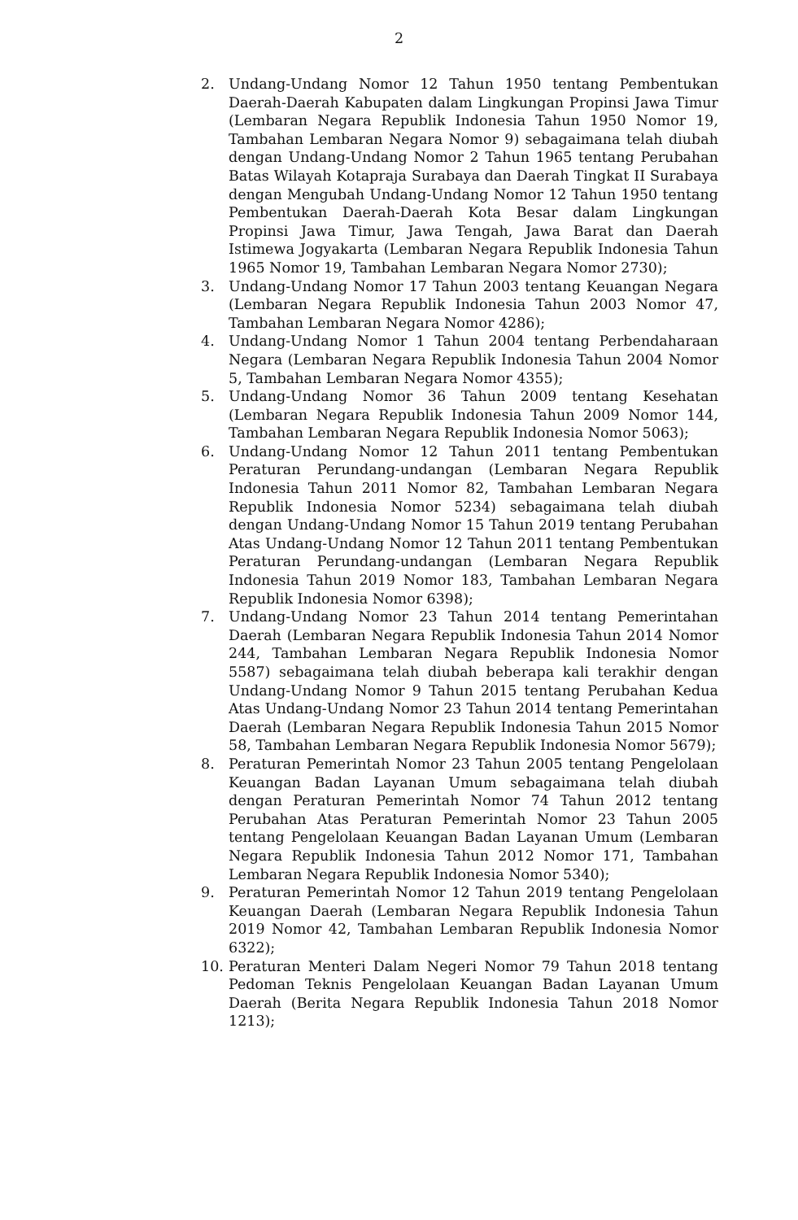2
2. Undang-Undang Nomor 12 Tahun 1950 tentang Pembentukan Daerah-Daerah Kabupaten dalam Lingkungan Propinsi Jawa Timur (Lembaran Negara Republik Indonesia Tahun 1950 Nomor 19, Tambahan Lembaran Negara Nomor 9) sebagaimana telah diubah dengan Undang-Undang Nomor 2 Tahun 1965 tentang Perubahan Batas Wilayah Kotapraja Surabaya dan Daerah Tingkat II Surabaya dengan Mengubah Undang-Undang Nomor 12 Tahun 1950 tentang Pembentukan Daerah-Daerah Kota Besar dalam Lingkungan Propinsi Jawa Timur, Jawa Tengah, Jawa Barat dan Daerah Istimewa Jogyakarta (Lembaran Negara Republik Indonesia Tahun 1965 Nomor 19, Tambahan Lembaran Negara Nomor 2730);
3. Undang-Undang Nomor 17 Tahun 2003 tentang Keuangan Negara (Lembaran Negara Republik Indonesia Tahun 2003 Nomor 47, Tambahan Lembaran Negara Nomor 4286);
4. Undang-Undang Nomor 1 Tahun 2004 tentang Perbendaharaan Negara (Lembaran Negara Republik Indonesia Tahun 2004 Nomor 5, Tambahan Lembaran Negara Nomor 4355);
5. Undang-Undang Nomor 36 Tahun 2009 tentang Kesehatan (Lembaran Negara Republik Indonesia Tahun 2009 Nomor 144, Tambahan Lembaran Negara Republik Indonesia Nomor 5063);
6. Undang-Undang Nomor 12 Tahun 2011 tentang Pembentukan Peraturan Perundang-undangan (Lembaran Negara Republik Indonesia Tahun 2011 Nomor 82, Tambahan Lembaran Negara Republik Indonesia Nomor 5234) sebagaimana telah diubah dengan Undang-Undang Nomor 15 Tahun 2019 tentang Perubahan Atas Undang-Undang Nomor 12 Tahun 2011 tentang Pembentukan Peraturan Perundang-undangan (Lembaran Negara Republik Indonesia Tahun 2019 Nomor 183, Tambahan Lembaran Negara Republik Indonesia Nomor 6398);
7. Undang-Undang Nomor 23 Tahun 2014 tentang Pemerintahan Daerah (Lembaran Negara Republik Indonesia Tahun 2014 Nomor 244, Tambahan Lembaran Negara Republik Indonesia Nomor 5587) sebagaimana telah diubah beberapa kali terakhir dengan Undang-Undang Nomor 9 Tahun 2015 tentang Perubahan Kedua Atas Undang-Undang Nomor 23 Tahun 2014 tentang Pemerintahan Daerah (Lembaran Negara Republik Indonesia Tahun 2015 Nomor 58, Tambahan Lembaran Negara Republik Indonesia Nomor 5679);
8. Peraturan Pemerintah Nomor 23 Tahun 2005 tentang Pengelolaan Keuangan Badan Layanan Umum sebagaimana telah diubah dengan Peraturan Pemerintah Nomor 74 Tahun 2012 tentang Perubahan Atas Peraturan Pemerintah Nomor 23 Tahun 2005 tentang Pengelolaan Keuangan Badan Layanan Umum (Lembaran Negara Republik Indonesia Tahun 2012 Nomor 171, Tambahan Lembaran Negara Republik Indonesia Nomor 5340);
9. Peraturan Pemerintah Nomor 12 Tahun 2019 tentang Pengelolaan Keuangan Daerah (Lembaran Negara Republik Indonesia Tahun 2019 Nomor 42, Tambahan Lembaran Republik Indonesia Nomor 6322);
10. Peraturan Menteri Dalam Negeri Nomor 79 Tahun 2018 tentang Pedoman Teknis Pengelolaan Keuangan Badan Layanan Umum Daerah (Berita Negara Republik Indonesia Tahun 2018 Nomor 1213);